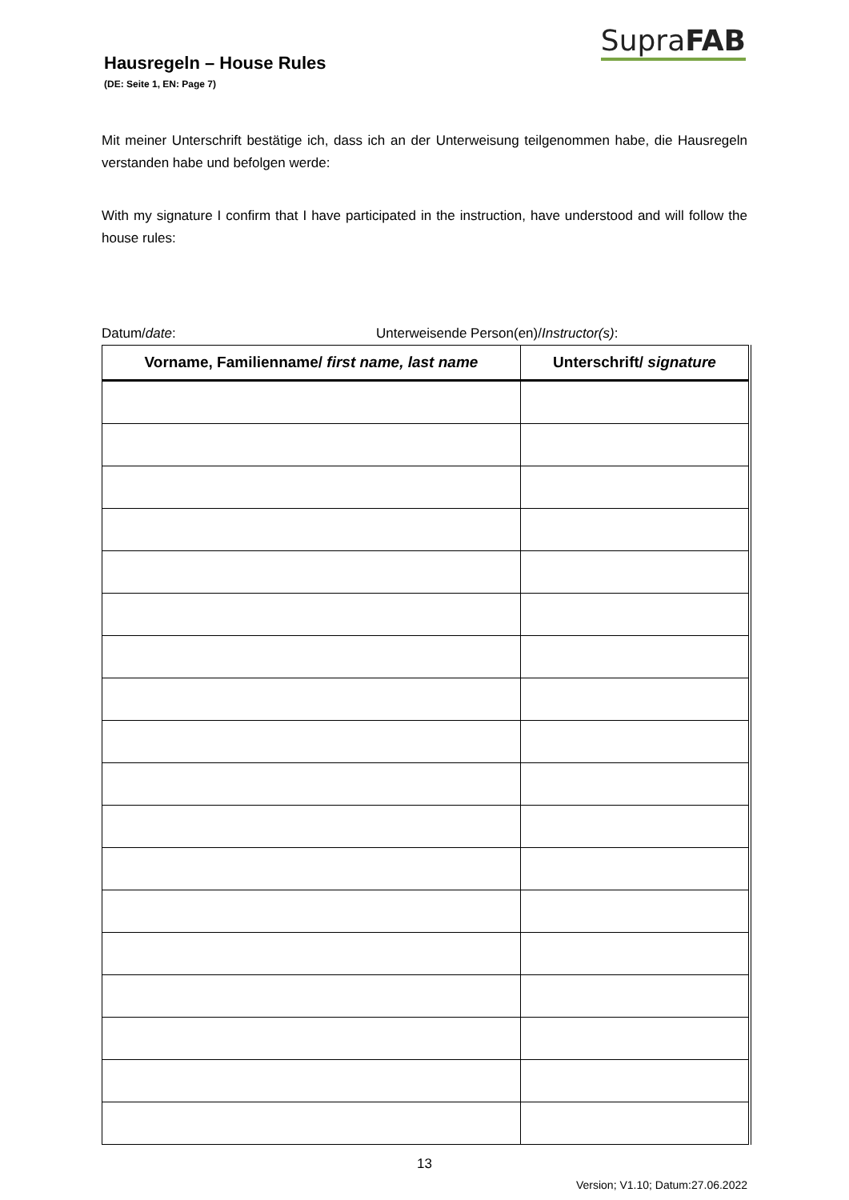Hausregeln – House Rules
(DE: Seite 1, EN: Page 7)
SupraFAB
Mit meiner Unterschrift bestätige ich, dass ich an der Unterweisung teilgenommen habe, die Hausregeln verstanden habe und befolgen werde:
With my signature I confirm that I have participated in the instruction, have understood and will follow the house rules:
Datum/date: Unterweisende Person(en)/Instructor(s):
| Vorname, Familienname/ first name, last name | Unterschrift/ signature |
| --- | --- |
13
Version; V1.10; Datum:27.06.2022